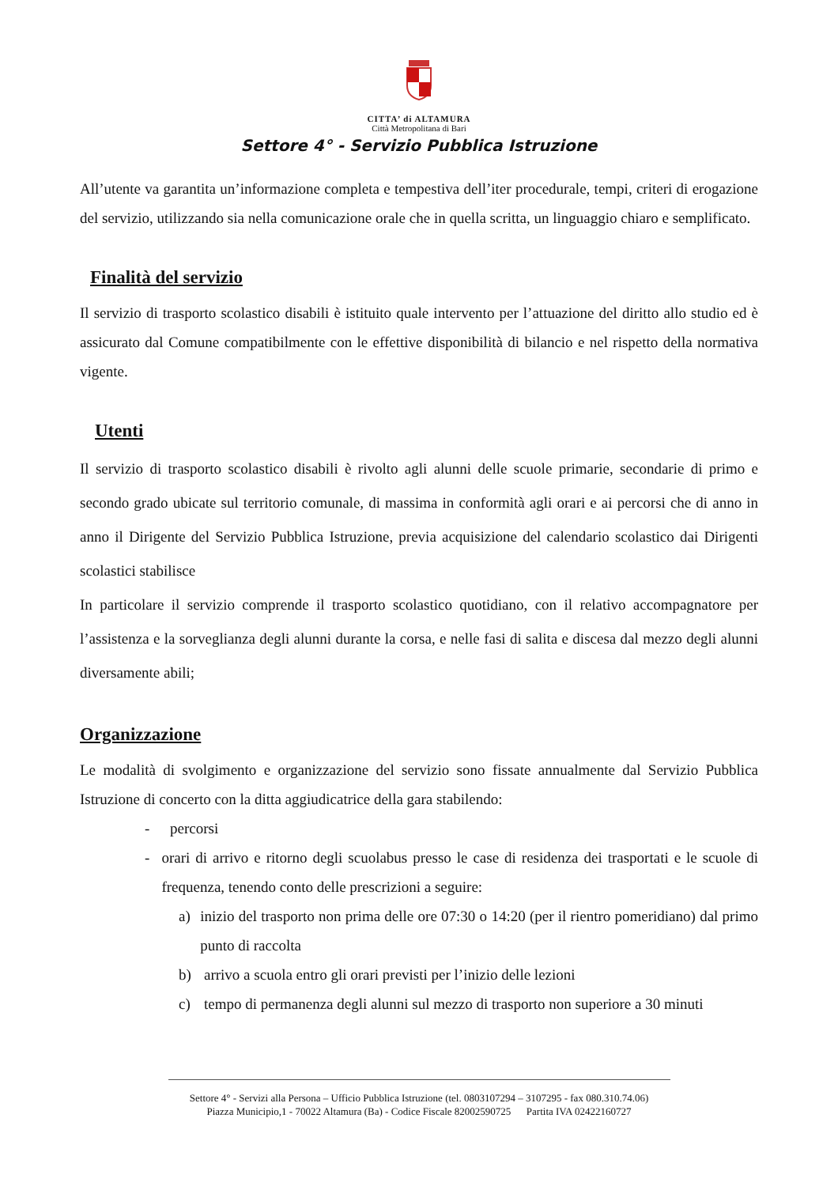CITTA’ di ALTAMURA
Città Metropolitana di Bari
Settore 4° - Servizio Pubblica Istruzione
All’utente va garantita un’informazione completa e tempestiva dell’iter procedurale, tempi, criteri di erogazione del servizio, utilizzando sia nella comunicazione orale che in quella scritta, un linguaggio chiaro e semplificato.
Finalità del servizio
Il servizio di trasporto scolastico disabili è istituito quale intervento per l’attuazione del diritto allo studio ed è assicurato dal Comune compatibilmente con le effettive disponibilità di bilancio e nel rispetto della normativa vigente.
Utenti
Il servizio di trasporto scolastico disabili è rivolto agli alunni delle scuole primarie, secondarie di primo e secondo grado ubicate sul territorio comunale, di massima in conformità agli orari e ai percorsi che di anno in anno il Dirigente del Servizio Pubblica Istruzione, previa acquisizione del calendario scolastico dai Dirigenti scolastici stabilisce
In particolare il servizio comprende il trasporto scolastico quotidiano, con il relativo accompagnatore per l’assistenza e la sorveglianza degli alunni durante la corsa, e nelle fasi di salita e discesa dal mezzo degli alunni diversamente abili;
Organizzazione
Le modalità di svolgimento e organizzazione del servizio sono fissate annualmente dal Servizio Pubblica Istruzione di concerto con la ditta aggiudicatrice della gara stabilendo:
- percorsi
- orari di arrivo e ritorno degli scuolabus presso le case di residenza dei trasportati e le scuole di frequenza, tenendo conto delle prescrizioni a seguire:
a) inizio del trasporto non prima delle ore 07:30 o 14:20 (per il rientro pomeridiano) dal primo punto di raccolta
b) arrivo a scuola entro gli orari previsti per l’inizio delle lezioni
c) tempo di permanenza degli alunni sul mezzo di trasporto non superiore a 30 minuti
Settore 4° - Servizi alla Persona – Ufficio Pubblica Istruzione (tel. 0803107294 – 3107295 - fax 080.310.74.06)
Piazza Municipio,1 - 70022 Altamura (Ba) - Codice Fiscale 82002590725 Partita IVA 02422160727